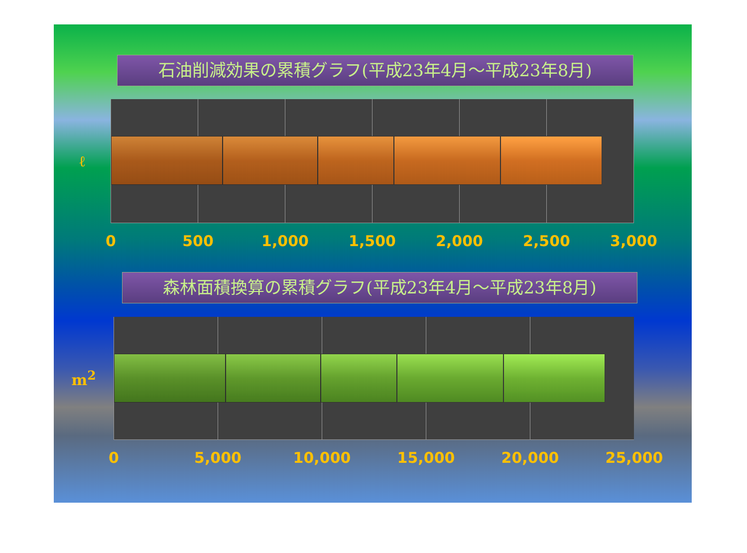石油削減効果の累積グラフ(平成23年4月～平成23年8月)
ℓ
0 500 1,000 1,500 2,000 2,500 3,000
森林面積換算の累積グラフ(平成23年4月～平成23年8月)
m<sup>2</sup>
0 5,000 10,000 15,000 20,000 25,000